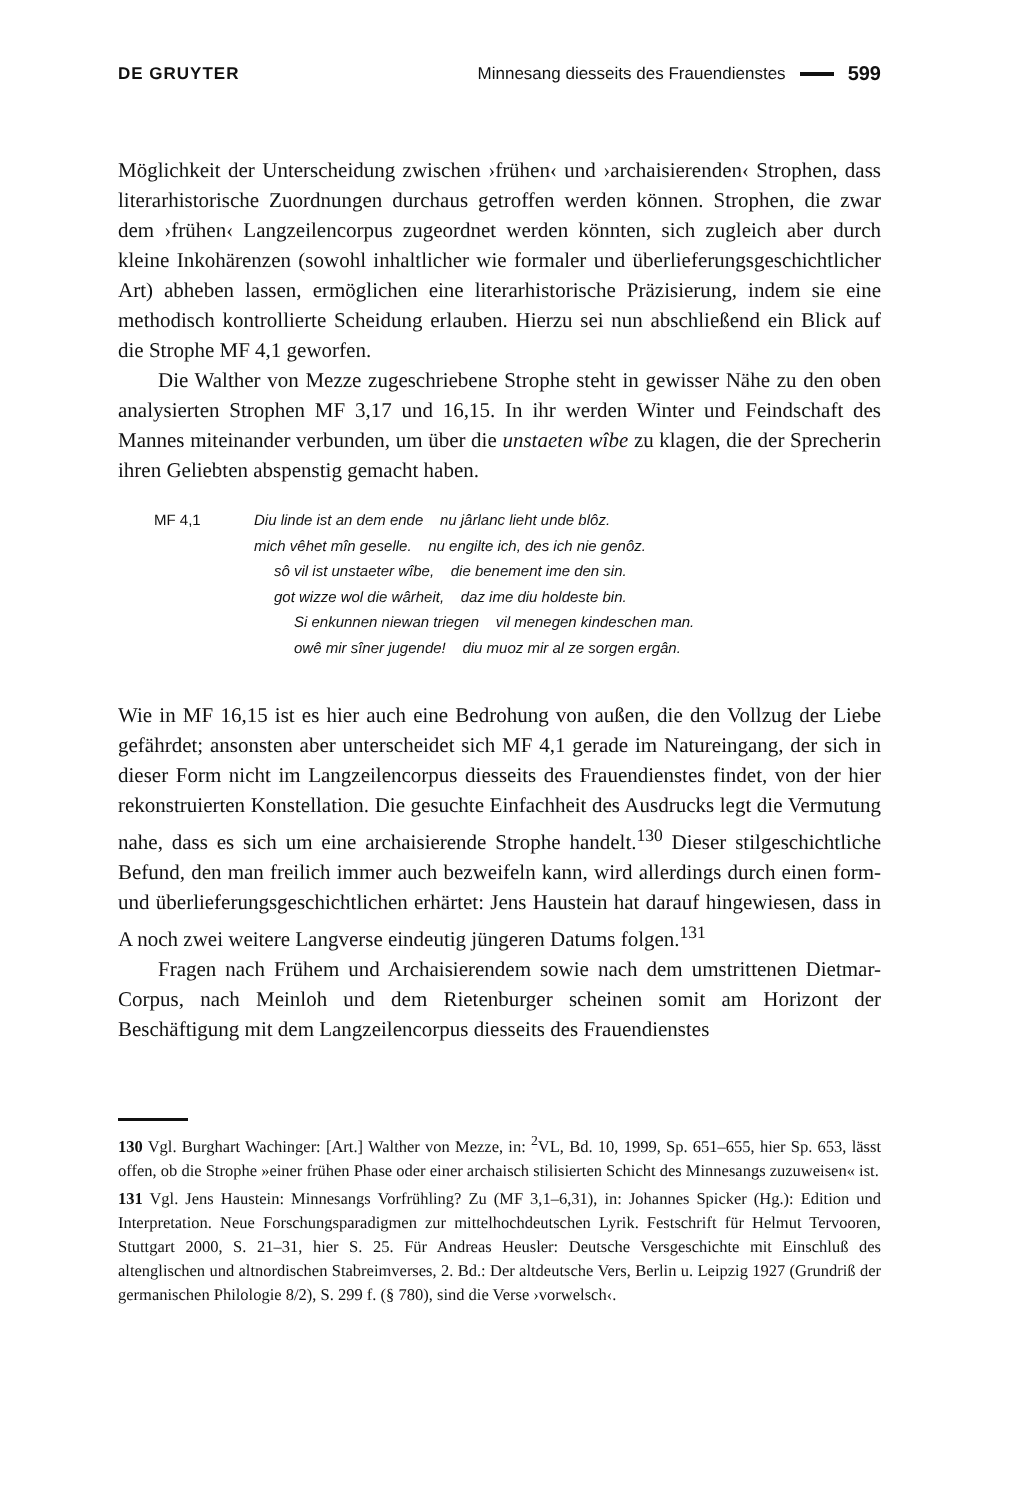DE GRUYTER
Minnesang diesseits des Frauendienstes 599
Möglichkeit der Unterscheidung zwischen ›frühen‹ und ›archaisierenden‹ Strophen, dass literarhistorische Zuordnungen durchaus getroffen werden können. Strophen, die zwar dem ›frühen‹ Langzeilencorpus zugeordnet werden könnten, sich zugleich aber durch kleine Inkohärenzen (sowohl inhaltlicher wie formaler und überlieferungsgeschichtlicher Art) abheben lassen, ermöglichen eine literarhistorische Präzisierung, indem sie eine methodisch kontrollierte Scheidung erlauben. Hierzu sei nun abschließend ein Blick auf die Strophe MF 4,1 geworfen.
Die Walther von Mezze zugeschriebene Strophe steht in gewisser Nähe zu den oben analysierten Strophen MF 3,17 und 16,15. In ihr werden Winter und Feindschaft des Mannes miteinander verbunden, um über die unstaeten wîbe zu klagen, die der Sprecherin ihren Geliebten abspenstig gemacht haben.
MF 4,1 Diu linde ist an dem ende nu jârlanc lieht unde blôz.
mich vêhet mîn geselle. nu engilte ich, des ich nie genôz.
sô vil ist unstaeter wîbe, die benement ime den sin.
got wizze wol die wârheit, daz ime diu holdeste bin.
Si enkunnen niewan triegen vil menegen kindeschen man.
owê mir sîner jugende! diu muoz mir al ze sorgen ergân.
Wie in MF 16,15 ist es hier auch eine Bedrohung von außen, die den Vollzug der Liebe gefährdet; ansonsten aber unterscheidet sich MF 4,1 gerade im Natureingang, der sich in dieser Form nicht im Langzeilencorpus diesseits des Frauendienstes findet, von der hier rekonstruierten Konstellation. Die gesuchte Einfachheit des Ausdrucks legt die Vermutung nahe, dass es sich um eine archaisierende Strophe handelt.<sup>130</sup> Dieser stilgeschichtliche Befund, den man freilich immer auch bezweifeln kann, wird allerdings durch einen form- und überlieferungsgeschichtlichen erhärtet: Jens Haustein hat darauf hingewiesen, dass in A noch zwei weitere Langverse eindeutig jüngeren Datums folgen.<sup>131</sup>
Fragen nach Frühem und Archaisierendem sowie nach dem umstrittenen Dietmar-Corpus, nach Meinloh und dem Rietenburger scheinen somit am Horizont der Beschäftigung mit dem Langzeilencorpus diesseits des Frauendienstes
130 Vgl. Burghart Wachinger: [Art.] Walther von Mezze, in: <sup>2</sup>VL, Bd. 10, 1999, Sp. 651–655, hier Sp. 653, lässt offen, ob die Strophe »einer frühen Phase oder einer archaisch stilisierten Schicht des Minnesangs zuzuweisen« ist.
131 Vgl. Jens Haustein: Minnesangs Vorfrühling? Zu (MF 3,1–6,31), in: Johannes Spicker (Hg.): Edition und Interpretation. Neue Forschungsparadigmen zur mittelhochdeutschen Lyrik. Festschrift für Helmut Tervooren, Stuttgart 2000, S. 21–31, hier S. 25. Für Andreas Heusler: Deutsche Versgeschichte mit Einschluß des altenglischen und altnordischen Stabreimverses, 2. Bd.: Der altdeutsche Vers, Berlin u. Leipzig 1927 (Grundriß der germanischen Philologie 8/2), S. 299 f. (§ 780), sind die Verse ›vorwelsch‹.